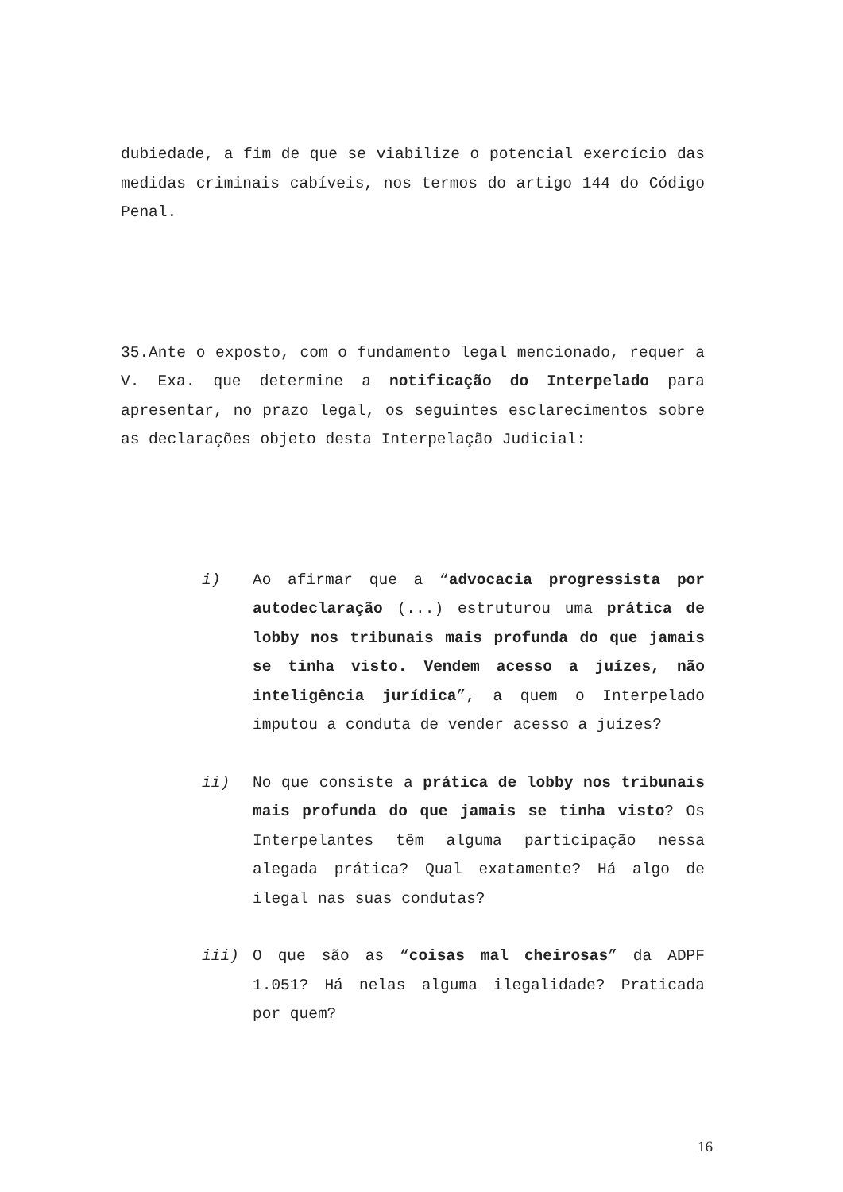dubiedade, a fim de que se viabilize o potencial exercício das medidas criminais cabíveis, nos termos do artigo 144 do Código Penal.
35.Ante o exposto, com o fundamento legal mencionado, requer a V. Exa. que determine a notificação do Interpelado para apresentar, no prazo legal, os seguintes esclarecimentos sobre as declarações objeto desta Interpelação Judicial:
i) Ao afirmar que a “advocacia progressista por autodeclaração (...) estruturou uma prática de lobby nos tribunais mais profunda do que jamais se tinha visto. Vendem acesso a juízes, não inteligência jurídica”, a quem o Interpelado imputou a conduta de vender acesso a juízes?
ii) No que consiste a prática de lobby nos tribunais mais profunda do que jamais se tinha visto? Os Interpelantes têm alguma participação nessa alegada prática? Qual exatamente? Há algo de ilegal nas suas condutas?
iii) O que são as “coisas mal cheirosas” da ADPF 1.051? Há nelas alguma ilegalidade? Praticada por quem?
16